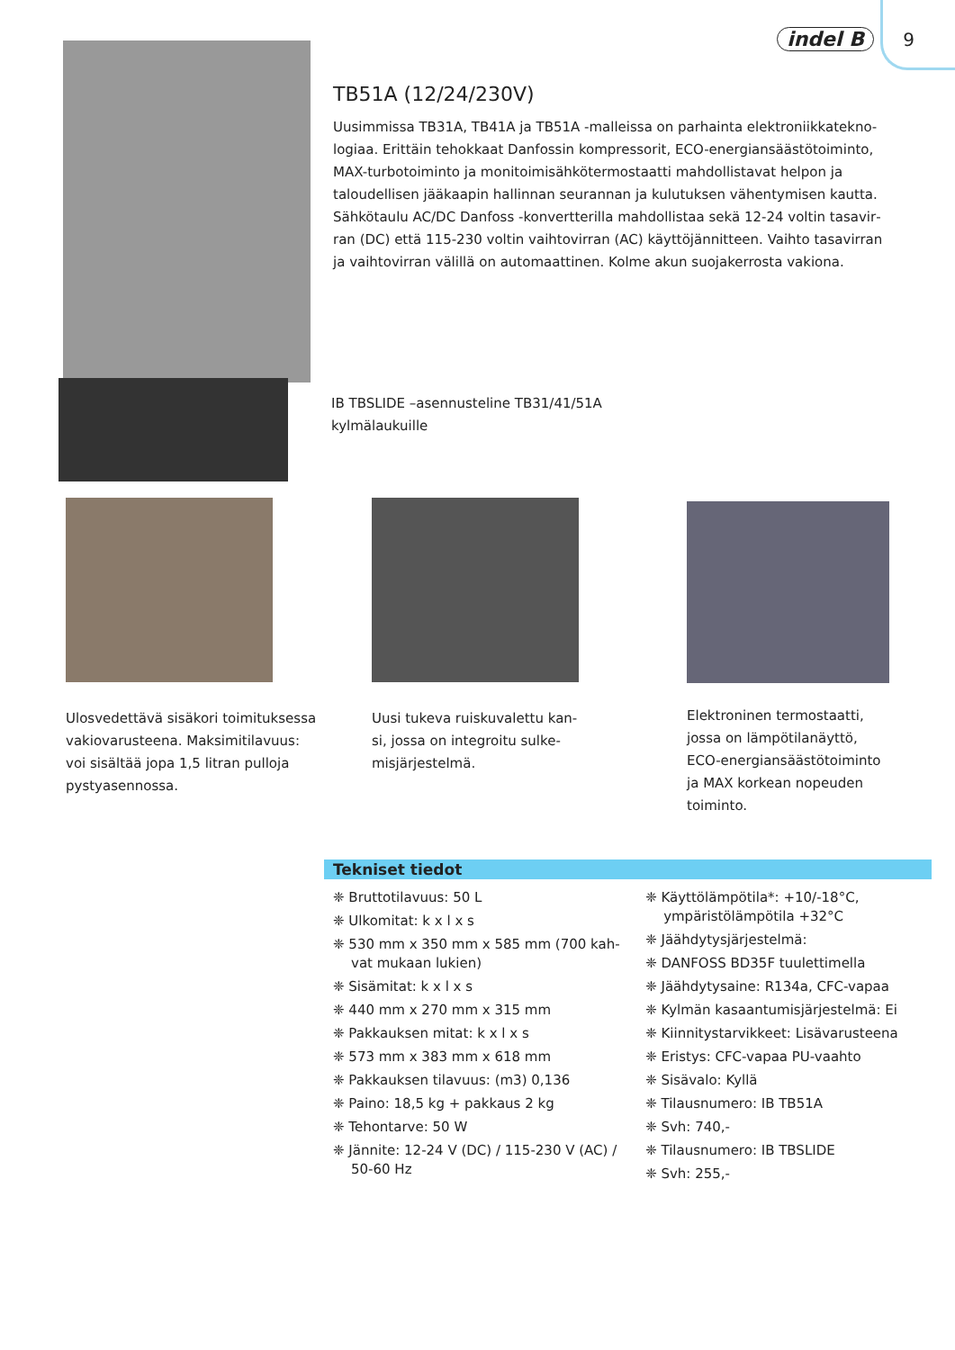indel B 9
TB51A (12/24/230V)
Uusimmissa TB31A, TB41A ja TB51A -malleissa on parhainta elektroniikkatekno­logiaa. Erittäin tehokkaat Danfossin kompressorit, ECO-energiansäästötoiminto, MAX-turbotoiminto ja monitoimisähkötermostaatti mahdollistavat helpon ja taloudellisen jääkaapin hallinnan seurannan ja kulutuksen vähentymisen kautta. Sähkötaulu AC/DC Danfoss -konvertterilla mahdollistaa sekä 12-24 voltin tasavir­ran (DC) että 115-230 voltin vaihtovirran (AC) käyttöjännitteen. Vaihto tasavirran ja vaihtovirran välillä on automaattinen. Kolme akun suojakerrosta vakiona.
IB TBSLIDE –asennusteline TB31/41/51A
kylmälaukuille
Ulosvedettävä sisäkori toimituksessa vakiovarusteena. Maksimitilavuus: voi sisältää jopa 1,5 litran pulloja pystyasennossa.
Uusi tukeva ruiskuvalettu kan­si, jossa on integroitu sulke­misjärjestelmä.
Elektroninen termostaatti, jossa on lämpötilanäyttö, ECO-energiansäästötoiminto ja MAX korkean nopeuden toiminto.
Tekniset tiedot
❈ Bruttotilavuus: 50 L
❈ Ulkomitat: k x l x s
❈ 530 mm x 350 mm x 585 mm (700 kah­vat mukaan lukien)
❈ Sisämitat: k x l x s
❈ 440 mm x 270 mm x 315 mm
❈ Pakkauksen mitat: k x l x s
❈ 573 mm x 383 mm x 618 mm
❈ Pakkauksen tilavuus: (m3) 0,136
❈ Paino: 18,5 kg + pakkaus 2 kg
❈ Tehontarve: 50 W
❈ Jännite: 12-24 V (DC) / 115-230 V (AC) / 50-60 Hz
❈ Käyttölämpötila*: +10/-18°C, ympäristö­lämpötila +32°C
❈ Jäähdytysjärjestelmä:
❈ DANFOSS BD35F tuulettimella
❈ Jäähdytysaine: R134a, CFC-vapaa
❈ Kylmän kasaantumisjärjestelmä: Ei
❈ Kiinnitystarvikkeet: Lisävarusteena
❈ Eristys: CFC-vapaa PU-vaahto
❈ Sisävalo: Kyllä
❈ Tilausnumero: IB TB51A
❈ Svh: 740,-
❈ Tilausnumero: IB TBSLIDE
❈ Svh: 255,-